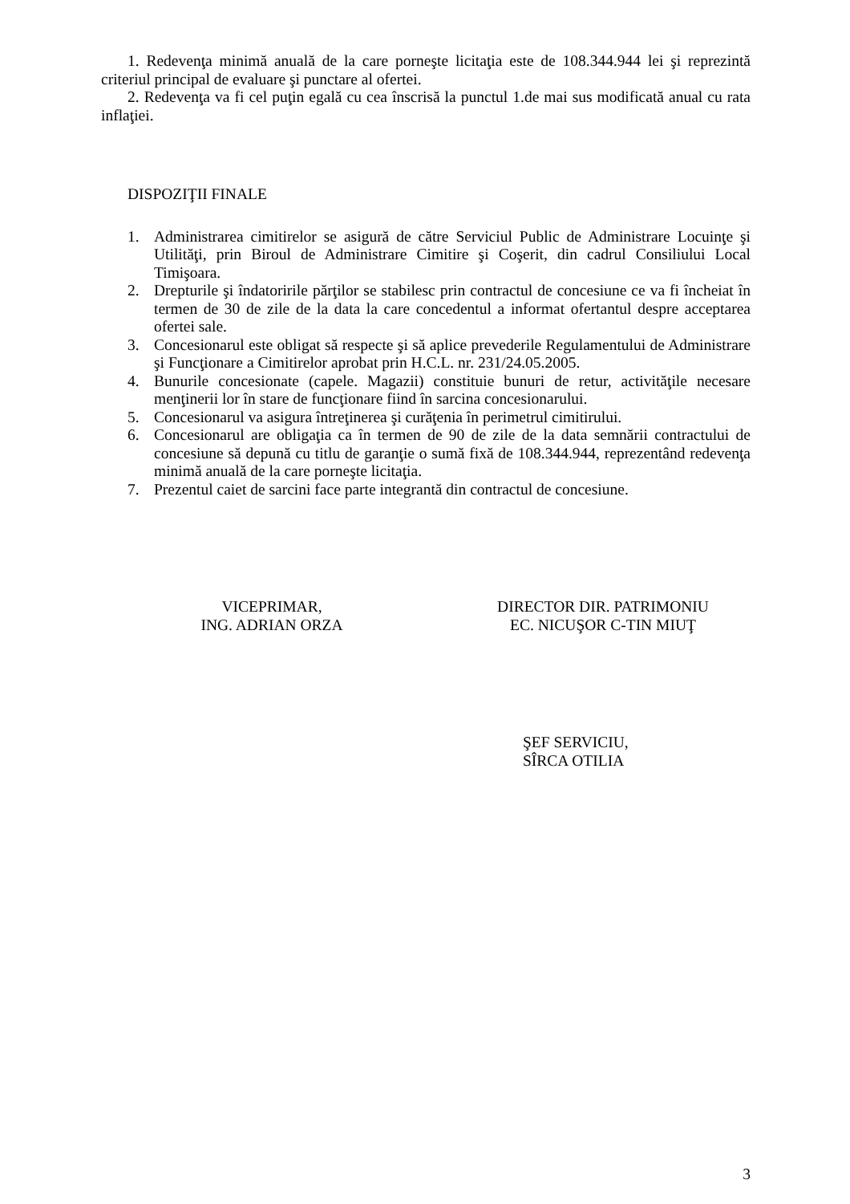1. Redevenţa minimă anuală de la care porneşte licitaţia este de 108.344.944 lei şi reprezintă criteriul principal de evaluare şi punctare al ofertei.
2. Redevenţa va fi cel puţin egală cu cea înscrisă la punctul 1.de mai sus modificată anual cu rata inflaţiei.
DISPOZIŢII FINALE
1. Administrarea cimitirelor se asigură de către Serviciul Public de Administrare Locuinţe şi Utilităţi, prin Biroul de Administrare Cimitire şi Coşerit, din cadrul Consiliului Local Timişoara.
2. Drepturile şi îndatoririle părţilor se stabilesc prin contractul de concesiune ce va fi încheiat în termen de 30 de zile de la data la care concedentul a informat ofertantul despre acceptarea ofertei sale.
3. Concesionarul este obligat să respecte şi să aplice prevederile Regulamentului de Administrare şi Funcţionare a Cimitirelor aprobat prin H.C.L. nr. 231/24.05.2005.
4. Bunurile concesionate (capele. Magazii) constituie bunuri de retur, activităţile necesare menţinerii lor în stare de funcţionare fiind în sarcina concesionarului.
5. Concesionarul va asigura întreţinerea şi curăţenia în perimetrul cimitirului.
6. Concesionarul are obligaţia ca în termen de 90 de zile de la data semnării contractului de concesiune să depună cu titlu de garanţie o sumă fixă de 108.344.944, reprezentând redevenţa minimă anuală de la care porneşte licitaţia.
7. Prezentul caiet de sarcini face parte integrantă din contractul de concesiune.
VICEPRIMAR,
ING. ADRIAN ORZA
DIRECTOR DIR. PATRIMONIU
EC. NICUŞOR C-TIN MIUŢ
ŞEF SERVICIU,
SÎRCA OTILIA
3